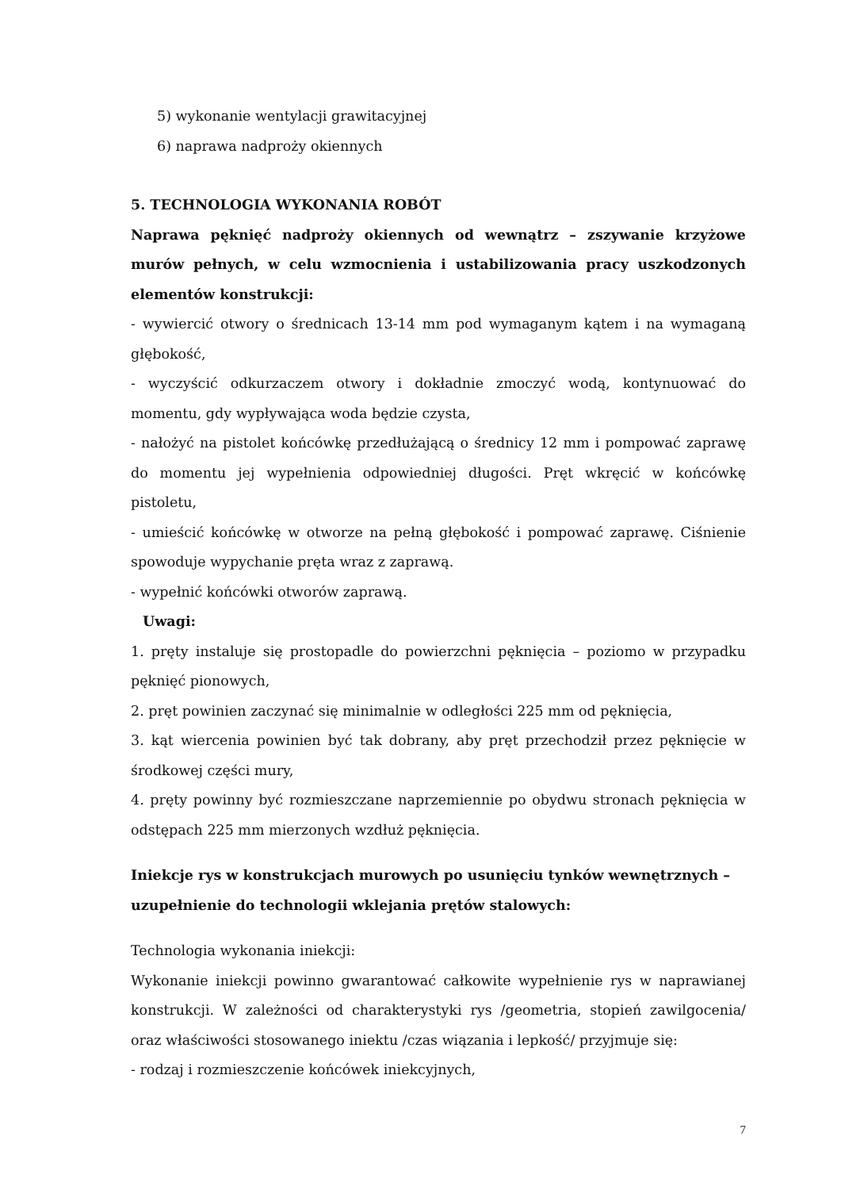5) wykonanie wentylacji grawitacyjnej
6) naprawa nadproży okiennych
5. TECHNOLOGIA WYKONANIA ROBÓT
Naprawa pęknięć nadproży okiennych od wewnątrz – zszywanie krzyżowe murów pełnych, w celu wzmocnienia i ustabilizowania pracy uszkodzonych elementów konstrukcji:
- wywiercić otwory o średnicach 13-14 mm pod wymaganym kątem i na wymaganą głębokość,
- wyczyścić odkurzaczem otwory i dokładnie zmoczyć wodą, kontynuować do momentu, gdy wypływająca woda będzie czysta,
- nałożyć na pistolet końcówkę przedłużającą o średnicy 12 mm i pompować zaprawę do momentu jej wypełnienia odpowiedniej długości. Pręt wkręcić w końcówkę pistoletu,
- umieścić końcówkę w otworze na pełną głębokość i pompować zaprawę. Ciśnienie spowoduje wypychanie pręta wraz z zaprawą.
- wypełnić końcówki otworów zaprawą.
Uwagi:
1. pręty instaluje się prostopadle do powierzchni pęknięcia – poziomo w przypadku pęknięć pionowych,
2. pręt powinien zaczynać się minimalnie w odległości 225 mm od pęknięcia,
3. kąt wiercenia powinien być tak dobrany, aby pręt przechodził przez pęknięcie w środkowej części mury,
4. pręty powinny być rozmieszczane naprzemiennie po obydwu stronach pęknięcia w odstępach 225 mm mierzonych wzdłuż pęknięcia.
Iniekcje rys w konstrukcjach murowych po usunięciu tynków wewnętrznych – uzupełnienie do technologii wklejania prętów stalowych:
Technologia wykonania iniekcji:
Wykonanie iniekcji powinno gwarantować całkowite wypełnienie rys w naprawianej konstrukcji. W zależności od charakterystyki rys /geometria, stopień zawilgocenia/ oraz właściwości stosowanego iniektu /czas wiązania i lepkość/ przyjmuje się:
- rodzaj i rozmieszczenie końcówek iniekcyjnych,
7